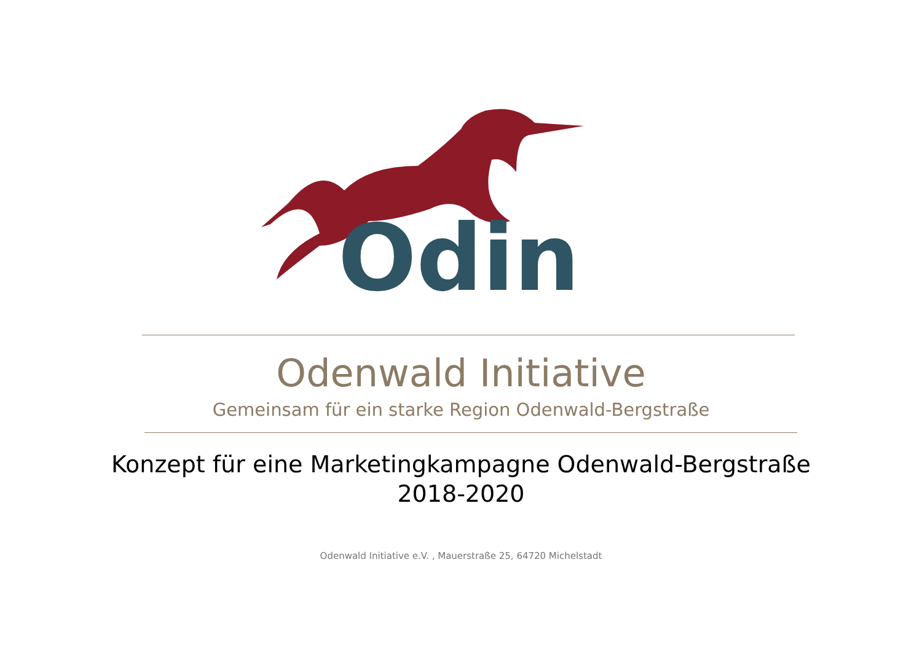Odin
Odenwald Initiative
Gemeinsam für ein starke Region Odenwald-Bergstraße
Konzept für eine Marketingkampagne Odenwald-Bergstraße
2018-2020
Odenwald Initiative e.V. , Mauerstraße 25, 64720 Michelstadt